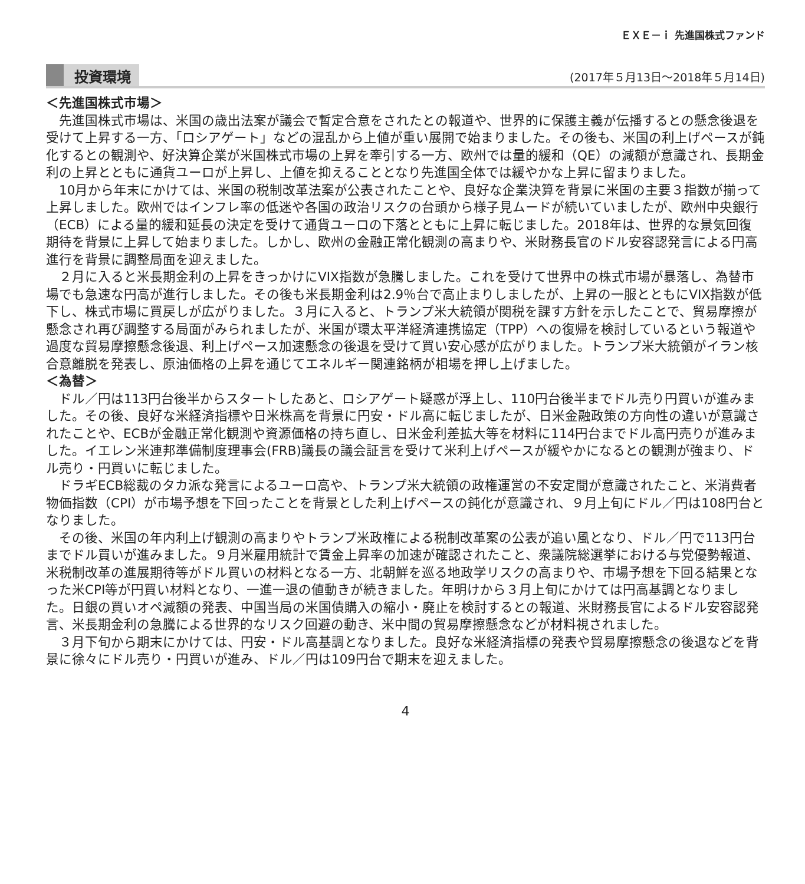ＥＸＥ－ｉ 先進国株式ファンド
投資環境 (2017年５月13日～2018年５月14日)
＜先進国株式市場＞
　先進国株式市場は、米国の歳出法案が議会で暫定合意をされたとの報道や、世界的に保護主義が伝播するとの懸念後退を受けて上昇する一方、「ロシアゲート」などの混乱から上値が重い展開で始まりました。その後も、米国の利上げペースが鈍化するとの観測や、好決算企業が米国株式市場の上昇を牽引する一方、欧州では量的緩和（QE）の減額が意識され、長期金利の上昇とともに通貨ユーロが上昇し、上値を抑えることとなり先進国全体では緩やかな上昇に留まりました。
　10月から年末にかけては、米国の税制改革法案が公表されたことや、良好な企業決算を背景に米国の主要３指数が揃って上昇しました。欧州ではインフレ率の低迷や各国の政治リスクの台頭から様子見ムードが続いていましたが、欧州中央銀行（ECB）による量的緩和延長の決定を受けて通貨ユーロの下落とともに上昇に転じました。2018年は、世界的な景気回復期待を背景に上昇して始まりました。しかし、欧州の金融正常化観測の高まりや、米財務長官のドル安容認発言による円高進行を背景に調整局面を迎えました。
　２月に入ると米長期金利の上昇をきっかけにVIX指数が急騰しました。これを受けて世界中の株式市場が暴落し、為替市場でも急速な円高が進行しました。その後も米長期金利は2.9％台で高止まりしましたが、上昇の一服とともにVIX指数が低下し、株式市場に買戻しが広がりました。３月に入ると、トランプ米大統領が関税を課す方針を示したことで、貿易摩擦が懸念され再び調整する局面がみられましたが、米国が環太平洋経済連携協定（TPP）への復帰を検討しているという報道や過度な貿易摩擦懸念後退、利上げペース加速懸念の後退を受けて買い安心感が広がりました。トランプ米大統領がイラン核合意離脱を発表し、原油価格の上昇を通じてエネルギー関連銘柄が相場を押し上げました。
＜為替＞
　ドル／円は113円台後半からスタートしたあと、ロシアゲート疑惑が浮上し、110円台後半までドル売り円買いが進みました。その後、良好な米経済指標や日米株高を背景に円安・ドル高に転じましたが、日米金融政策の方向性の違いが意識されたことや、ECBが金融正常化観測や資源価格の持ち直し、日米金利差拡大等を材料に114円台までドル高円売りが進みました。イエレン米連邦準備制度理事会(FRB)議長の議会証言を受けて米利上げペースが緩やかになるとの観測が強まり、ドル売り・円買いに転じました。
　ドラギECB総裁のタカ派な発言によるユーロ高や、トランプ米大統領の政権運営の不安定間が意識されたこと、米消費者物価指数（CPI）が市場予想を下回ったことを背景とした利上げペースの鈍化が意識され、９月上旬にドル／円は108円台となりました。
　その後、米国の年内利上げ観測の高まりやトランプ米政権による税制改革案の公表が追い風となり、ドル／円で113円台までドル買いが進みました。９月米雇用統計で賃金上昇率の加速が確認されたこと、衆議院総選挙における与党優勢報道、米税制改革の進展期待等がドル買いの材料となる一方、北朝鮮を巡る地政学リスクの高まりや、市場予想を下回る結果となった米CPI等が円買い材料となり、一進一退の値動きが続きました。年明けから３月上旬にかけては円高基調となりました。日銀の買いオペ減額の発表、中国当局の米国債購入の縮小・廃止を検討するとの報道、米財務長官によるドル安容認発言、米長期金利の急騰による世界的なリスク回避の動き、米中間の貿易摩擦懸念などが材料視されました。
　３月下旬から期末にかけては、円安・ドル高基調となりました。良好な米経済指標の発表や貿易摩擦懸念の後退などを背景に徐々にドル売り・円買いが進み、ドル／円は109円台で期末を迎えました。
4